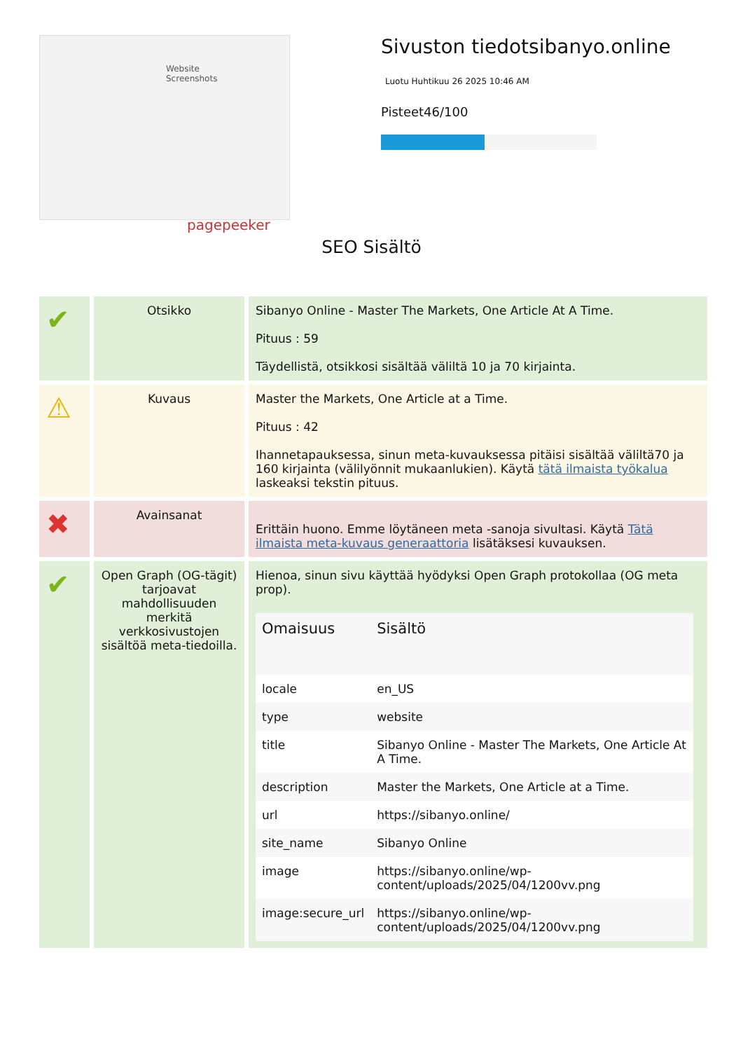Website Screenshots
pagepeeker
Sivuston tiedotsibanyo.online
Luotu Huhtikuu 26 2025 10:46 AM
Pisteet46/100
SEO Sisältö
| ✔ | Otsikko | Sibanyo Online - Master The Markets, One Article At A Time. Pituus : 59 Täydellistä, otsikkosi sisältää väliltä 10 ja 70 kirjainta. |
| ⚠ | Kuvaus | Master the Markets, One Article at a Time. Pituus : 42 Ihannetapauksessa, sinun meta-kuvauksessa pitäisi sisältää väliltä70 ja 160 kirjainta (välilyönnit mukaanlukien). Käytä tätä ilmaista työkalua laskeaksi tekstin pituus. |
| ✖ | Avainsanat | Erittäin huono. Emme löytäneen meta -sanoja sivultasi. Käytä Tätä ilmaista meta-kuvaus generaattoria lisätäksesi kuvauksen. |
| ✔ | Open Graph (OG-tägit) tarjoavat mahdollisuuden merkitä verkkosivustojen sisältöä meta-tiedoilla. | Hienoa, sinun sivu käyttää hyödyksi Open Graph protokollaa (OG meta prop). / Omaisuus / Sisältö / / --- / --- / / locale / en_US / / type / website / / title / Sibanyo Online - Master The Markets, One Article At A Time. / / description / Master the Markets, One Article at a Time. / / url / https://sibanyo.online/ / / site_name / Sibanyo Online / / image / https://sibanyo.online/wp-content/uploads/2025/04/1200vv.png / / image:secure_url / https://sibanyo.online/wp-content/uploads/2025/04/1200vv.png / |